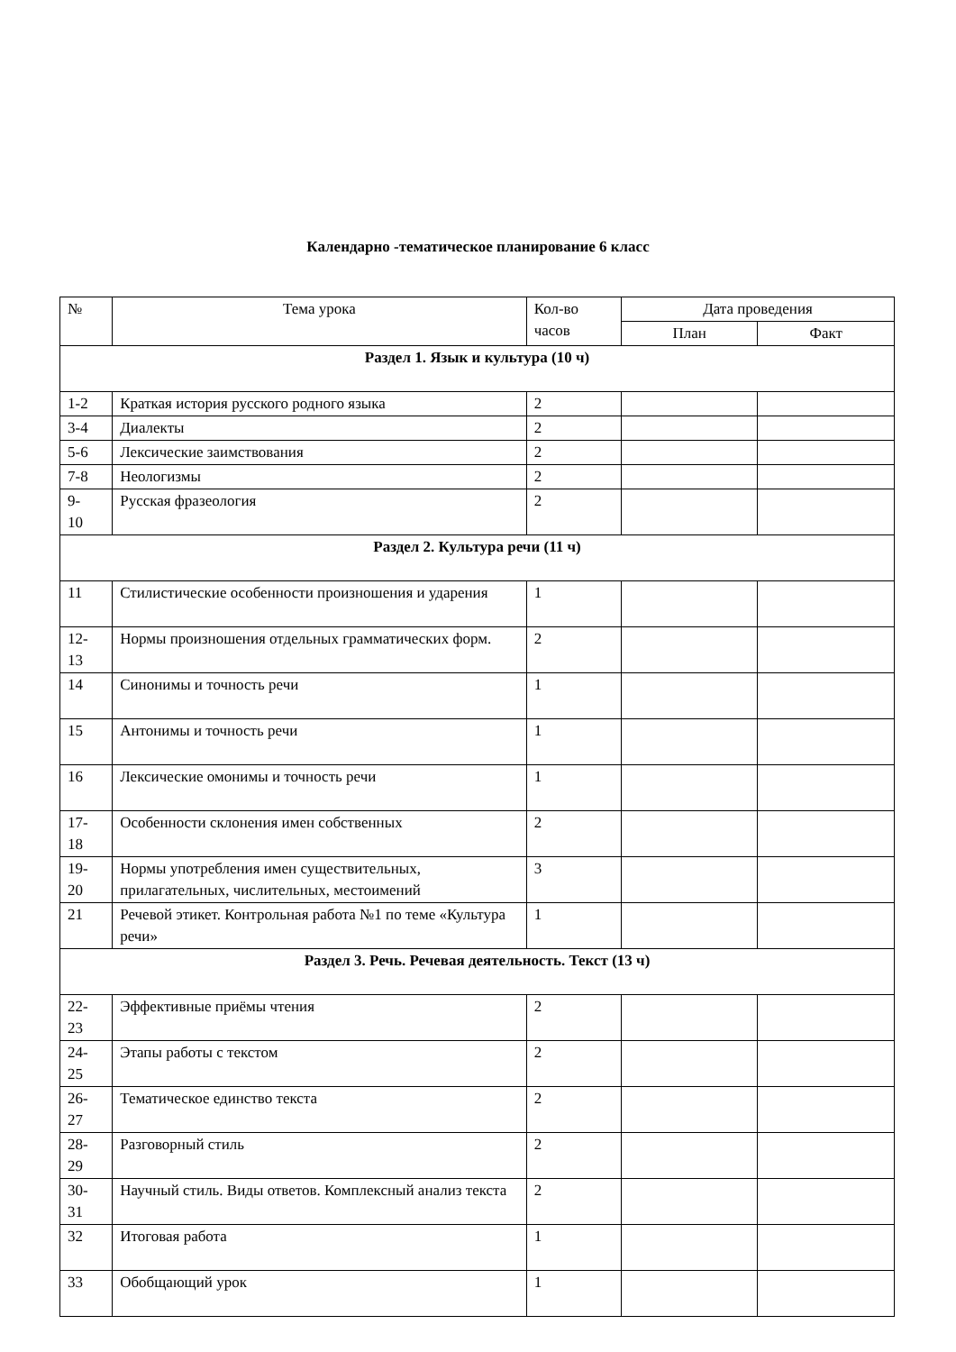Календарно -тематическое планирование 6 класс
| № | Тема урока | Кол-во часов | Дата проведения | |
| --- | --- | --- | --- | --- |
| | | | План | Факт |
| Раздел 1. Язык и культура (10 ч) | | | | |
| 1-2 | Краткая история русского родного языка | 2 | | |
| 3-4 | Диалекты | 2 | | |
| 5-6 | Лексические заимствования | 2 | | |
| 7-8 | Неологизмы | 2 | | |
| 9- 10 | Русская фразеология | 2 | | |
| Раздел 2. Культура речи (11 ч) | | | | |
| 11 | Стилистические особенности произношения и ударения | 1 | | |
| 12- 13 | Нормы произношения отдельных грамматических форм. | 2 | | |
| 14 | Синонимы и точность речи | 1 | | |
| 15 | Антонимы и точность речи | 1 | | |
| 16 | Лексические омонимы и точность речи | 1 | | |
| 17- 18 | Особенности склонения имен собственных | 2 | | |
| 19- 20 | Нормы употребления имен существительных, прилагательных, числительных, местоимений | 3 | | |
| 21 | Речевой этикет. Контрольная работа №1 по теме «Культура речи» | 1 | | |
| Раздел 3. Речь. Речевая деятельность. Текст (13 ч) | | | | |
| 22- 23 | Эффективные приёмы чтения | 2 | | |
| 24- 25 | Этапы работы с текстом | 2 | | |
| 26- 27 | Тематическое единство текста | 2 | | |
| 28- 29 | Разговорный стиль | 2 | | |
| 30- 31 | Научный стиль. Виды ответов. Комплексный анализ текста | 2 | | |
| 32 | Итоговая работа | 1 | | |
| 33 | Обобщающий урок | 1 | | |